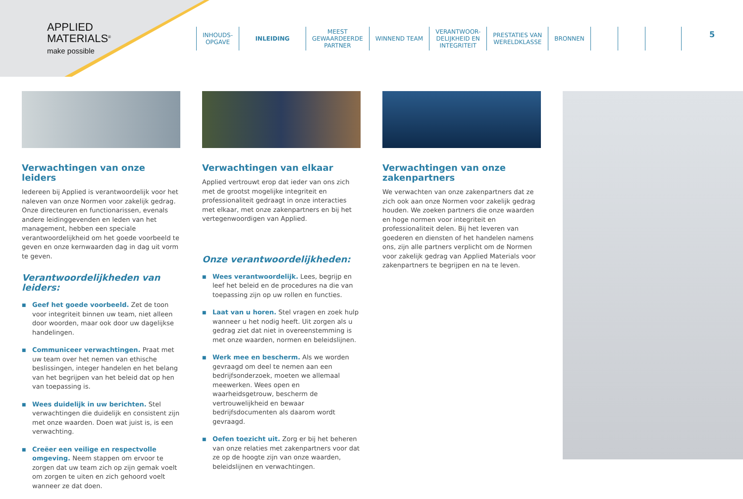APPLIED
MATERIALS<sup>®</sup>
make possible
INHOUDS-
OPGAVE
INLEIDING MEEST
GEWAARDEERDE
PARTNER
WINNEND TEAM VERANTWOOR-
DELIJKHEID EN
INTEGRITEIT
PRESTATIES VAN
WERELDKLASSE
BRONNEN
5
Verwachtingen van onze leiders
Iedereen bij Applied is verantwoordelijk voor het naleven van onze Normen voor zakelijk gedrag. Onze directeuren en functionarissen, evenals andere leidinggevenden en leden van het management, hebben een speciale verantwoordelijkheid om het goede voorbeeld te geven en onze kernwaarden dag in dag uit vorm te geven.
Verantwoordelijkheden van leiders:
■ Geef het goede voorbeeld. Zet de toon voor integriteit binnen uw team, niet alleen door woorden, maar ook door uw dagelijkse handelingen.
■ Communiceer verwachtingen. Praat met uw team over het nemen van ethische beslissingen, integer handelen en het belang van het begrijpen van het beleid dat op hen van toepassing is.
■ Wees duidelijk in uw berichten. Stel verwachtingen die duidelijk en consistent zijn met onze waarden. Doen wat juist is, is een verwachting.
■ Creëer een veilige en respectvolle omgeving. Neem stappen om ervoor te zorgen dat uw team zich op zijn gemak voelt om zorgen te uiten en zich gehoord voelt wanneer ze dat doen.
Verwachtingen van elkaar
Applied vertrouwt erop dat ieder van ons zich met de grootst mogelijke integriteit en professionaliteit gedraagt in onze interacties met elkaar, met onze zakenpartners en bij het vertegenwoordigen van Applied.
Onze verantwoordelijkheden:
■ Wees verantwoordelijk. Lees, begrijp en leef het beleid en de procedures na die van toepassing zijn op uw rollen en functies.
■ Laat van u horen. Stel vragen en zoek hulp wanneer u het nodig heeft. Uit zorgen als u gedrag ziet dat niet in overeenstemming is met onze waarden, normen en beleidslijnen.
■ Werk mee en bescherm. Als we worden gevraagd om deel te nemen aan een bedrijfsonderzoek, moeten we allemaal meewerken. Wees open en waarheidsgetrouw, bescherm de vertrouwelijkheid en bewaar bedrijfsdocumenten als daarom wordt gevraagd.
■ Oefen toezicht uit. Zorg er bij het beheren van onze relaties met zakenpartners voor dat ze op de hoogte zijn van onze waarden, beleidslijnen en verwachtingen.
Verwachtingen van onze zakenpartners
We verwachten van onze zakenpartners dat ze zich ook aan onze Normen voor zakelijk gedrag houden. We zoeken partners die onze waarden en hoge normen voor integriteit en professionaliteit delen. Bij het leveren van goederen en diensten of het handelen namens ons, zijn alle partners verplicht om de Normen voor zakelijk gedrag van Applied Materials voor zakenpartners te begrijpen en na te leven.